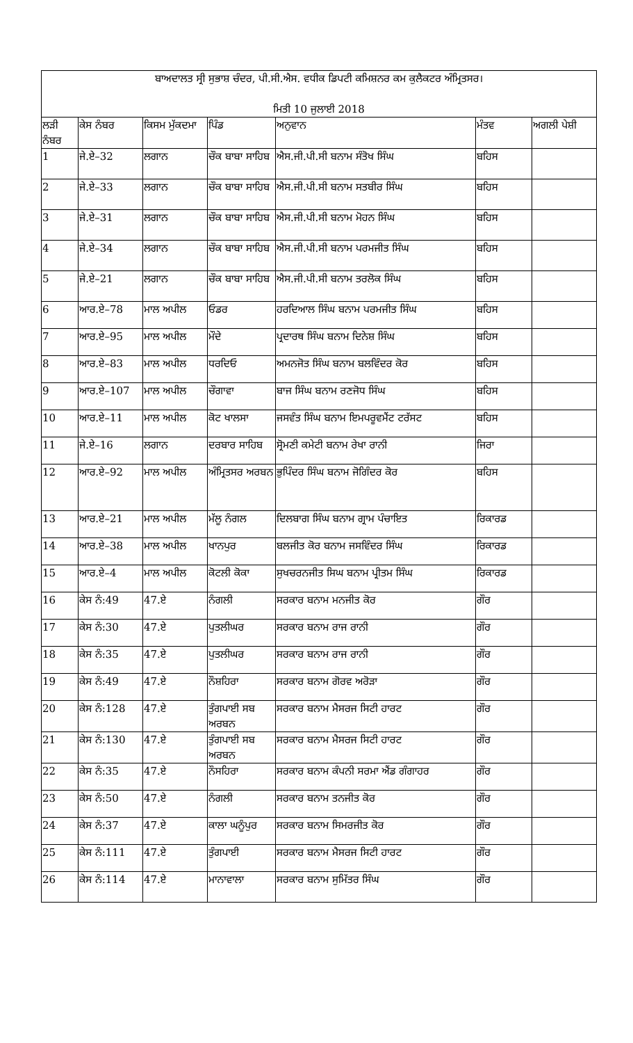| ਬਾਅਦਾਲਤ ਸ੍ਰੀ ਸੁਭਾਸ਼ ਚੰਦਰ, ਪੀ.ਸੀ.ਐਸ. ਵਧੀਕ ਡਿਪਟੀ ਕਮਿਸ਼ਨਰ ਕਮ ਕੁਲੈਕਟਰ ਅੰਮ੍ਰਿਤਸਰ। ਮਿਤੀ 10 ਜੁਲਾਈ 2018 | | | | | | |
| ਲੜੀ ਨੰਬਰ | ਕੇਸ ਨੰਬਰ | ਕਿਸਮ ਮੁੱਕਦਮਾ | ਪਿੰਡ | ਅਨੁਵਾਨ | ਮੰਤਵ | ਅਗਲੀ ਪੇਸ਼ੀ |
| 1 | ਜੇ.ਏ–32 | ਲਗਾਨ | ਚੌਕ ਬਾਬਾ ਸਾਹਿਬ | ਐਸ.ਜੀ.ਪੀ.ਸੀ ਬਨਾਮ ਸੰਤੋਖ ਸਿੰਘ | ਬਹਿਸ | |
| 2 | ਜੇ.ਏ–33 | ਲਗਾਨ | ਚੌਕ ਬਾਬਾ ਸਾਹਿਬ | ਐਸ.ਜੀ.ਪੀ.ਸੀ ਬਨਾਮ ਸਤਬੀਰ ਸਿੰਘ | ਬਹਿਸ | |
| 3 | ਜੇ.ਏ–31 | ਲਗਾਨ | ਚੌਕ ਬਾਬਾ ਸਾਹਿਬ | ਐਸ.ਜੀ.ਪੀ.ਸੀ ਬਨਾਮ ਮੋਹਨ ਸਿੰਘ | ਬਹਿਸ | |
| 4 | ਜੇ.ਏ–34 | ਲਗਾਨ | ਚੌਕ ਬਾਬਾ ਸਾਹਿਬ | ਐਸ.ਜੀ.ਪੀ.ਸੀ ਬਨਾਮ ਪਰਮਜੀਤ ਸਿੰਘ | ਬਹਿਸ | |
| 5 | ਜੇ.ਏ–21 | ਲਗਾਨ | ਚੌਕ ਬਾਬਾ ਸਾਹਿਬ | ਐਸ.ਜੀ.ਪੀ.ਸੀ ਬਨਾਮ ਤਰਲੋਕ ਸਿੰਘ | ਬਹਿਸ | |
| 6 | ਆਰ.ਏ–78 | ਮਾਲ ਅਪੀਲ | ਓਡਰ | ਹਰਦਿਆਲ ਸਿੰਘ ਬਨਾਮ ਪਰਮਜੀਤ ਸਿੰਘ | ਬਹਿਸ | |
| 7 | ਆਰ.ਏ–95 | ਮਾਲ ਅਪੀਲ | ਮੌਦੇ | ਪ੍ਰਦਾਰਥ ਸਿੰਘ ਬਨਾਮ ਦਿਨੇਸ਼ ਸਿੰਘ | ਬਹਿਸ | |
| 8 | ਆਰ.ਏ–83 | ਮਾਲ ਅਪੀਲ | ਧਰਦਿਓ | ਅਮਨਜੋਤ ਸਿੰਘ ਬਨਾਮ ਬਲਵਿੰਦਰ ਕੋਰ | ਬਹਿਸ | |
| 9 | ਆਰ.ਏ–107 | ਮਾਲ ਅਪੀਲ | ਚੌਗਾਵਾ | ਬਾਜ ਸਿੰਘ ਬਨਾਮ ਰਣਜੋਧ ਸਿੰਘ | ਬਹਿਸ | |
| 10 | ਆਰ.ਏ–11 | ਮਾਲ ਅਪੀਲ | ਕੋਟ ਖਾਲਸਾ | ਜਸਵੰਤ ਸਿੰਘ ਬਨਾਮ ਇਮਪਰੂਵਮੈਂਟ ਟਰੱਸਟ | ਬਹਿਸ | |
| 11 | ਜੇ.ਏ–16 | ਲਗਾਨ | ਦਰਬਾਰ ਸਾਹਿਬ | ਸ੍ਰੋਮਣੀ ਕਮੇਟੀ ਬਨਾਮ ਰੇਖਾ ਰਾਨੀ | ਜਿਰਾ | |
| 12 | ਆਰ.ਏ–92 | ਮਾਲ ਅਪੀਲ | ਅੰਮ੍ਰਿਤਸਰ ਅਰਬਨ | ਭੁਪਿੰਦਰ ਸਿੰਘ ਬਨਾਮ ਜੋਗਿੰਦਰ ਕੋਰ | ਬਹਿਸ | |
| 13 | ਆਰ.ਏ–21 | ਮਾਲ ਅਪੀਲ | ਮੱਲੂ ਨੰਗਲ | ਦਿਲਬਾਗ ਸਿੰਘ ਬਨਾਮ ਗ੍ਰਾਮ ਪੰਚਾਇਤ | ਰਿਕਾਰਡ | |
| 14 | ਆਰ.ਏ–38 | ਮਾਲ ਅਪੀਲ | ਖਾਨਪੁਰ | ਬਲਜੀਤ ਕੋਰ ਬਨਾਮ ਜਸਵਿੰਦਰ ਸਿੰਘ | ਰਿਕਾਰਡ | |
| 15 | ਆਰ.ਏ–4 | ਮਾਲ ਅਪੀਲ | ਕੋਟਲੀ ਕੋਕਾ | ਸੁਖਚਰਨਜੀਤ ਸਿਘ ਬਨਾਮ ਪ੍ਰੀਤਮ ਸਿੰਘ | ਰਿਕਾਰਡ | |
| 16 | ਕੇਸ ਨੰ:49 | 47.ਏ | ਨੰਗਲੀ | ਸਰਕਾਰ ਬਨਾਮ ਮਨਜੀਤ ਕੋਰ | ਗੌਰ | |
| 17 | ਕੇਸ ਨੰ:30 | 47.ਏ | ਪੁਤਲੀਘਰ | ਸਰਕਾਰ ਬਨਾਮ ਰਾਜ ਰਾਨੀ | ਗੌਰ | |
| 18 | ਕੇਸ ਨੰ:35 | 47.ਏ | ਪੁਤਲੀਘਰ | ਸਰਕਾਰ ਬਨਾਮ ਰਾਜ ਰਾਨੀ | ਗੌਰ | |
| 19 | ਕੇਸ ਨੰ:49 | 47.ਏ | ਨੌਸ਼ਹਿਰਾ | ਸਰਕਾਰ ਬਨਾਮ ਗੋਰਵ ਅਰੋੜਾ | ਗੌਰ | |
| 20 | ਕੇਸ ਨੰ:128 | 47.ਏ | ਤੁੰਗਪਾਈ ਸਬ ਅਰਬਨ | ਸਰਕਾਰ ਬਨਾਮ ਮੈਸਰਜ ਸਿਟੀ ਹਾਰਟ | ਗੌਰ | |
| 21 | ਕੇਸ ਨੰ:130 | 47.ਏ | ਤੁੰਗਪਾਈ ਸਬ ਅਰਬਨ | ਸਰਕਾਰ ਬਨਾਮ ਮੈਸਰਜ ਸਿਟੀ ਹਾਰਟ | ਗੌਰ | |
| 22 | ਕੇਸ ਨੰ:35 | 47.ਏ | ਨੌਸਹਿਰਾ | ਸਰਕਾਰ ਬਨਾਮ ਕੰਪਨੀ ਸਰਮਾ ਐਂਡ ਗੰਗਾਹਰ | ਗੌਰ | |
| 23 | ਕੇਸ ਨੰ:50 | 47.ਏ | ਨੰਗਲੀ | ਸਰਕਾਰ ਬਨਾਮ ਤਨਜੀਤ ਕੋਰ | ਗੌਰ | |
| 24 | ਕੇਸ ਨੰ:37 | 47.ਏ | ਕਾਲਾ ਘਨੂੰਪੁਰ | ਸਰਕਾਰ ਬਨਾਮ ਸਿਮਰਜੀਤ ਕੋਰ | ਗੌਰ | |
| 25 | ਕੇਸ ਨੰ:111 | 47.ਏ | ਤੁੰਗਪਾਈ | ਸਰਕਾਰ ਬਨਾਮ ਮੈਸਰਜ ਸਿਟੀ ਹਾਰਟ | ਗੌਰ | |
| 26 | ਕੇਸ ਨੰ:114 | 47.ਏ | ਮਾਨਾਵਾਲਾ | ਸਰਕਾਰ ਬਨਾਮ ਸੁਮਿੱਤਰ ਸਿੰਘ | ਗੌਰ | |